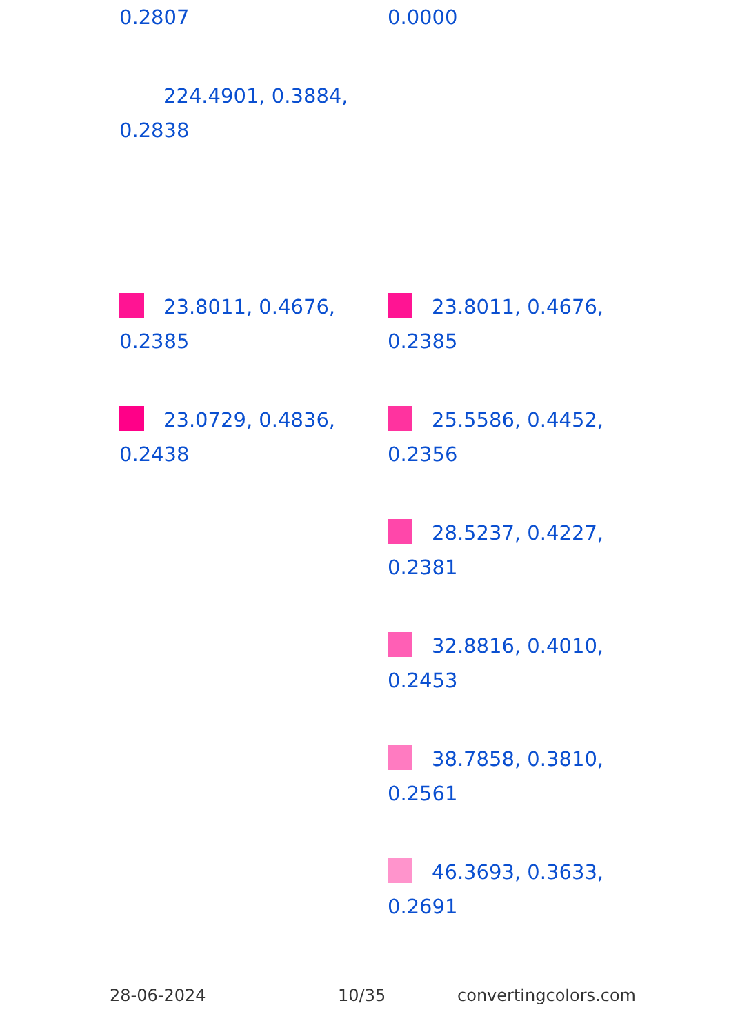0.2807 0.0000
224.4901, 0.3884, 0.2838
23.8011, 0.4676, 0.2385
23.8011, 0.4676, 0.2385
23.0729, 0.4836, 0.2438
25.5586, 0.4452, 0.2356
28.5237, 0.4227, 0.2381
32.8816, 0.4010, 0.2453
38.7858, 0.3810, 0.2561
46.3693, 0.3633, 0.2691
28-06-2024 10/35 convertingcolors.com